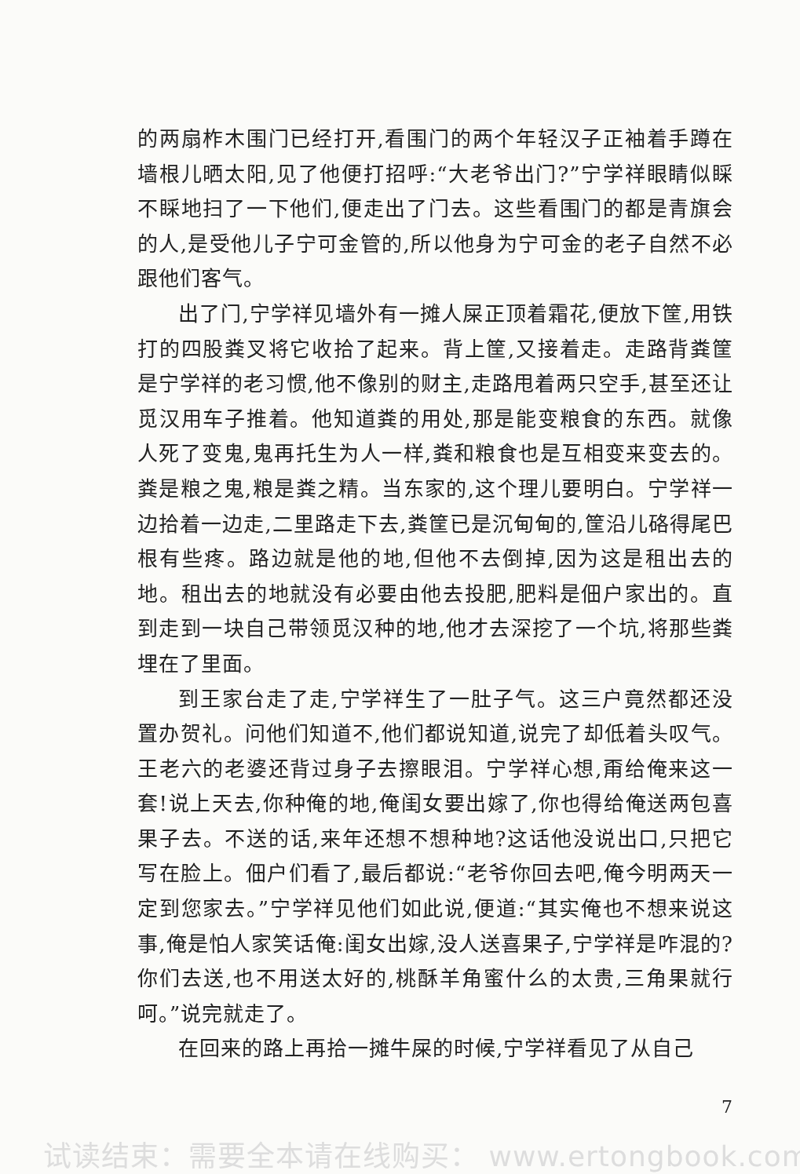的两扇柞木围门已经打开,看围门的两个年轻汉子正袖着手蹲在墙根儿晒太阳,见了他便打招呼:“大老爷出门?”宁学祥眼睛似睬不睬地扫了一下他们,便走出了门去。这些看围门的都是青旗会的人,是受他儿子宁可金管的,所以他身为宁可金的老子自然不必跟他们客气。
出了门,宁学祥见墙外有一摊人屎正顶着霜花,便放下筐,用铁打的四股粪叉将它收拾了起来。背上筐,又接着走。走路背粪筐是宁学祥的老习惯,他不像别的财主,走路甩着两只空手,甚至还让觅汉用车子推着。他知道粪的用处,那是能变粮食的东西。就像人死了变鬼,鬼再托生为人一样,粪和粮食也是互相变来变去的。粪是粮之鬼,粮是粪之精。当东家的,这个理儿要明白。宁学祥一边拾着一边走,二里路走下去,粪筐已是沉甸甸的,筐沿儿硌得尾巴根有些疼。路边就是他的地,但他不去倒掉,因为这是租出去的地。租出去的地就没有必要由他去投肥,肥料是佃户家出的。直到走到一块自己带领觅汉种的地,他才去深挖了一个坑,将那些粪埋在了里面。
到王家台走了走,宁学祥生了一肚子气。这三户竟然都还没置办贺礼。问他们知道不,他们都说知道,说完了却低着头叹气。王老六的老婆还背过身子去擦眼泪。宁学祥心想,甭给俺来这一套!说上天去,你种俺的地,俺闺女要出嫁了,你也得给俺送两包喜果子去。不送的话,来年还想不想种地?这话他没说出口,只把它写在脸上。佃户们看了,最后都说:“老爷你回去吧,俺今明两天一定到您家去。”宁学祥见他们如此说,便道:“其实俺也不想来说这事,俺是怕人家笑话俺:闺女出嫁,没人送喜果子,宁学祥是咋混的?你们去送,也不用送太好的,桃酥羊角蜜什么的太贵,三角果就行呵。”说完就走了。
在回来的路上再拾一摊牛屎的时候,宁学祥看见了从自己
7
试读结束：需要全本请在线购买： www.ertongbook.com